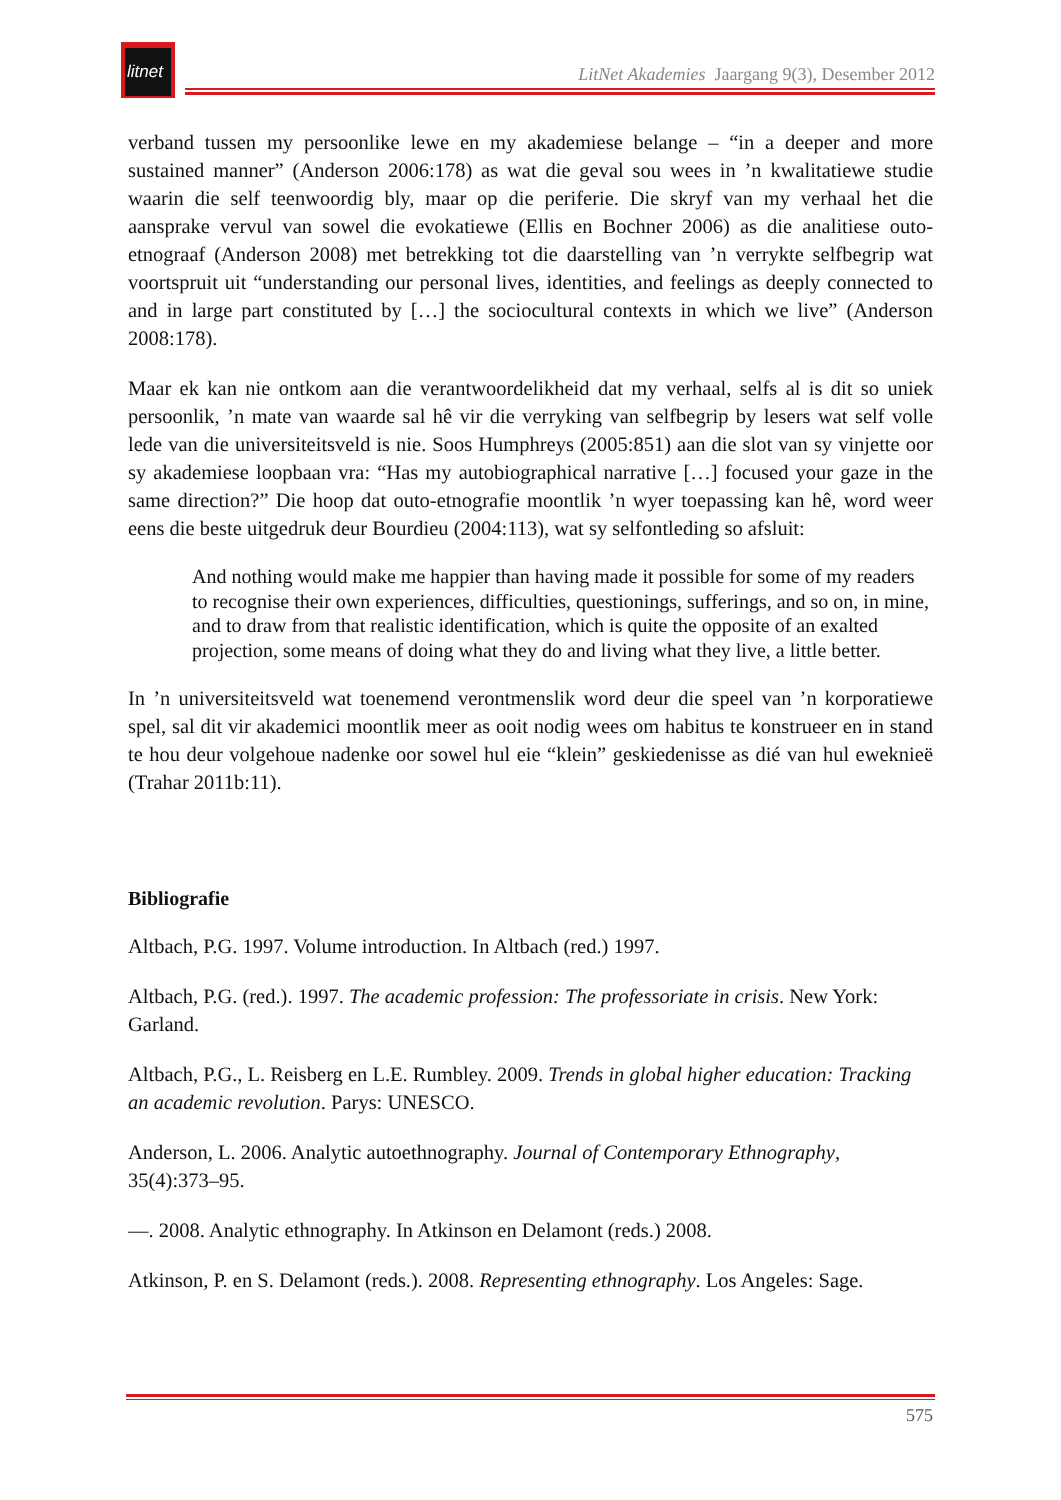litnet
LitNet Akademies Jaargang 9(3), Desember 2012
verband tussen my persoonlike lewe en my akademiese belange – “in a deeper and more sustained manner” (Anderson 2006:178) as wat die geval sou wees in ’n kwalitatiewe studie waarin die self teenwoordig bly, maar op die periferie. Die skryf van my verhaal het die aansprake vervul van sowel die evokatiewe (Ellis en Bochner 2006) as die analitiese outo-etnograaf (Anderson 2008) met betrekking tot die daarstelling van ’n verrykte selfbegrip wat voortspruit uit “understanding our personal lives, identities, and feelings as deeply connected to and in large part constituted by […] the sociocultural contexts in which we live” (Anderson 2008:178).
Maar ek kan nie ontkom aan die verantwoordelikheid dat my verhaal, selfs al is dit so uniek persoonlik, ’n mate van waarde sal hê vir die verryking van selfbegrip by lesers wat self volle lede van die universiteitsveld is nie. Soos Humphreys (2005:851) aan die slot van sy vinjette oor sy akademiese loopbaan vra: “Has my autobiographical narrative […] focused your gaze in the same direction?” Die hoop dat outo-etnografie moontlik ’n wyer toepassing kan hê, word weer eens die beste uitgedruk deur Bourdieu (2004:113), wat sy selfontleding so afsluit:
And nothing would make me happier than having made it possible for some of my readers to recognise their own experiences, difficulties, questionings, sufferings, and so on, in mine, and to draw from that realistic identification, which is quite the opposite of an exalted projection, some means of doing what they do and living what they live, a little better.
In ’n universiteitsveld wat toenemend verontmenslik word deur die speel van ’n korporatiewe spel, sal dit vir akademici moontlik meer as ooit nodig wees om habitus te konstrueer en in stand te hou deur volgehoue nadenke oor sowel hul eie “klein” geskiedenisse as dié van hul eweknieë (Trahar 2011b:11).
Bibliografie
Altbach, P.G. 1997. Volume introduction. In Altbach (red.) 1997.
Altbach, P.G. (red.). 1997. The academic profession: The professoriate in crisis. New York: Garland.
Altbach, P.G., L. Reisberg en L.E. Rumbley. 2009. Trends in global higher education: Tracking an academic revolution. Parys: UNESCO.
Anderson, L. 2006. Analytic autoethnography. Journal of Contemporary Ethnography, 35(4):373–95.
—. 2008. Analytic ethnography. In Atkinson en Delamont (reds.) 2008.
Atkinson, P. en S. Delamont (reds.). 2008. Representing ethnography. Los Angeles: Sage.
575